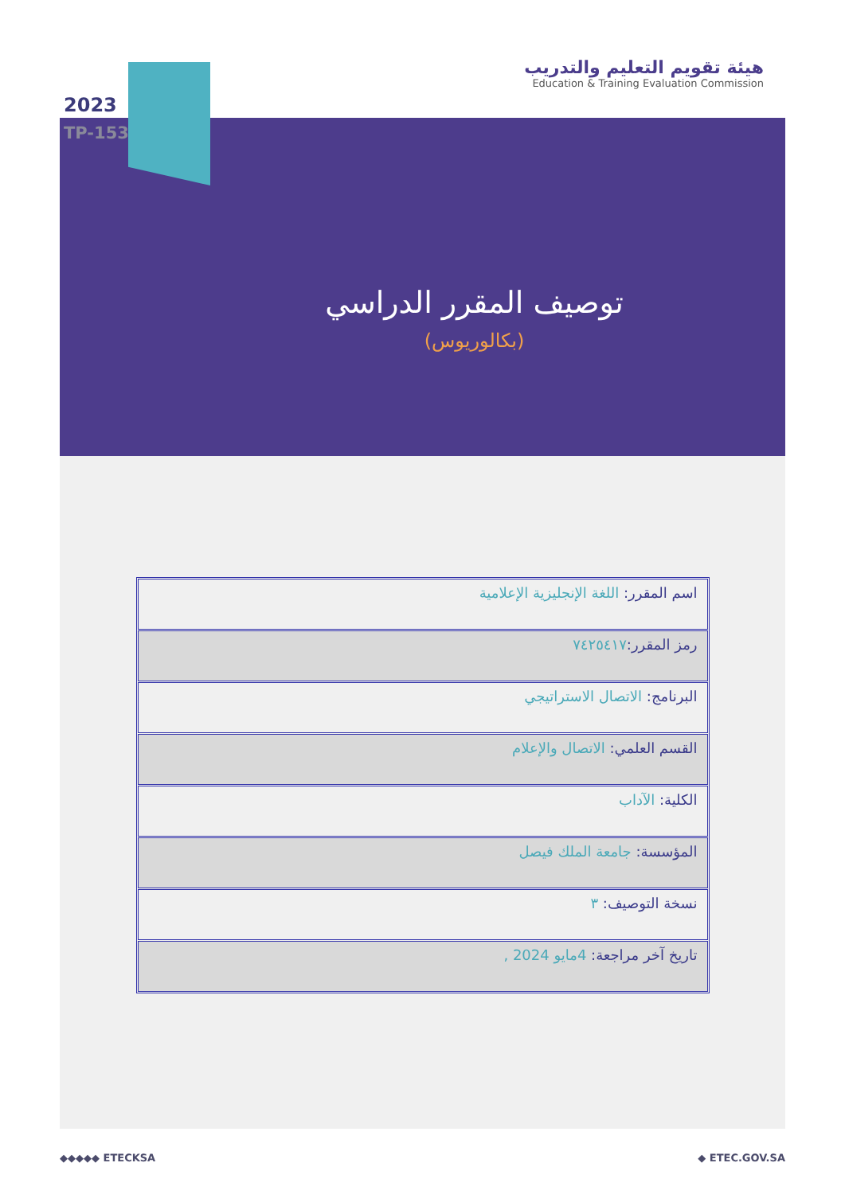هيئة تقويم التعليم والتدريب
Education & Training Evaluation Commission
2023
TP-153
توصيف المقرر الدراسي
(بكالوريوس)
| اسم المقرر: اللغة الإنجليزية الإعلامية |
| رمز المقرر: ٧٤٢٥٤١٧ |
| البرنامج: الاتصال الاستراتيجي |
| القسم العلمي: الاتصال والإعلام |
| الكلية: الآداب |
| المؤسسة: جامعة الملك فيصل |
| نسخة التوصيف: ٣ |
| تاريخ آخر مراجعة: 4مايو 2024 , |
◆◆◆◆◆ ETECKSA ◆ ETEC.GOV.SA